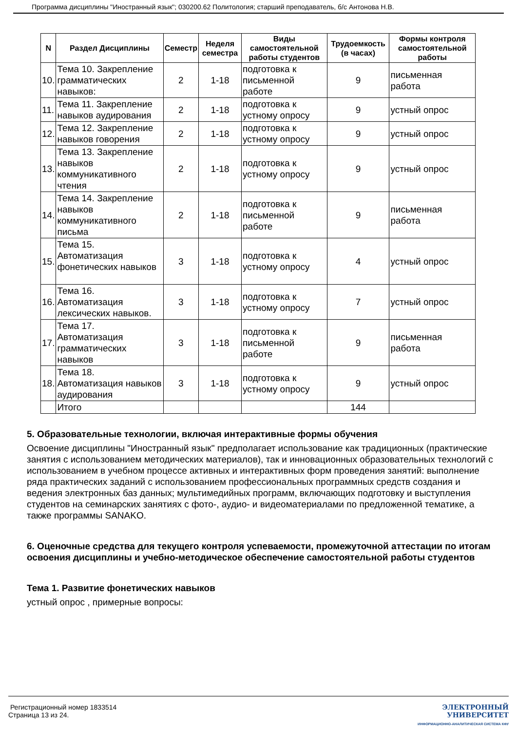Программа дисциплины "Иностранный язык"; 030200.62 Политология; старший преподаватель, б/с Антонова Н.В.
| N | Раздел Дисциплины | Семестр | Неделя семестра | Виды самостоятельной работы студентов | Трудоемкость (в часах) | Формы контроля самостоятельной работы |
| --- | --- | --- | --- | --- | --- | --- |
| 10. | Тема 10. Закрепление грамматических навыков: | 2 | 1-18 | подготовка к письменной работе | 9 | письменная работа |
| 11. | Тема 11. Закрепление навыков аудирования | 2 | 1-18 | подготовка к устному опросу | 9 | устный опрос |
| 12. | Тема 12. Закрепление навыков говорения | 2 | 1-18 | подготовка к устному опросу | 9 | устный опрос |
| 13. | Тема 13. Закрепление навыков коммуникативного чтения | 2 | 1-18 | подготовка к устному опросу | 9 | устный опрос |
| 14. | Тема 14. Закрепление навыков коммуникативного письма | 2 | 1-18 | подготовка к письменной работе | 9 | письменная работа |
| 15. | Тема 15. Автоматизация фонетических навыков | 3 | 1-18 | подготовка к устному опросу | 4 | устный опрос |
| 16. | Тема 16. Автоматизация лексических навыков. | 3 | 1-18 | подготовка к устному опросу | 7 | устный опрос |
| 17. | Тема 17. Автоматизация грамматических навыков | 3 | 1-18 | подготовка к письменной работе | 9 | письменная работа |
| 18. | Тема 18. Автоматизация навыков аудирования | 3 | 1-18 | подготовка к устному опросу | 9 | устный опрос |
| | Итого | | | | 144 | |
5. Образовательные технологии, включая интерактивные формы обучения
Освоение дисциплины "Иностранный язык" предполагает использование как традиционных (практические занятия с использованием методических материалов), так и инновационных образовательных технологий с использованием в учебном процессе активных и интерактивных форм проведения занятий: выполнение ряда практических заданий с использованием профессиональных программных средств создания и ведения электронных баз данных; мультимедийных программ, включающих подготовку и выступления студентов на семинарских занятиях с фото-, аудио- и видеоматериалами по предложенной тематике, а также программы SANAKO.
6. Оценочные средства для текущего контроля успеваемости, промежуточной аттестации по итогам освоения дисциплины и учебно-методическое обеспечение самостоятельной работы студентов
Тема 1. Развитие фонетических навыков
устный опрос , примерные вопросы:
Регистрационный номер 1833514
Страница 13 из 24.
ЭЛЕКТРОННЫЙ
УНИВЕРСИТЕТ
ИНФОРМАЦИОННО-АНАЛИТИЧЕСКАЯ СИСТЕМА КФУ